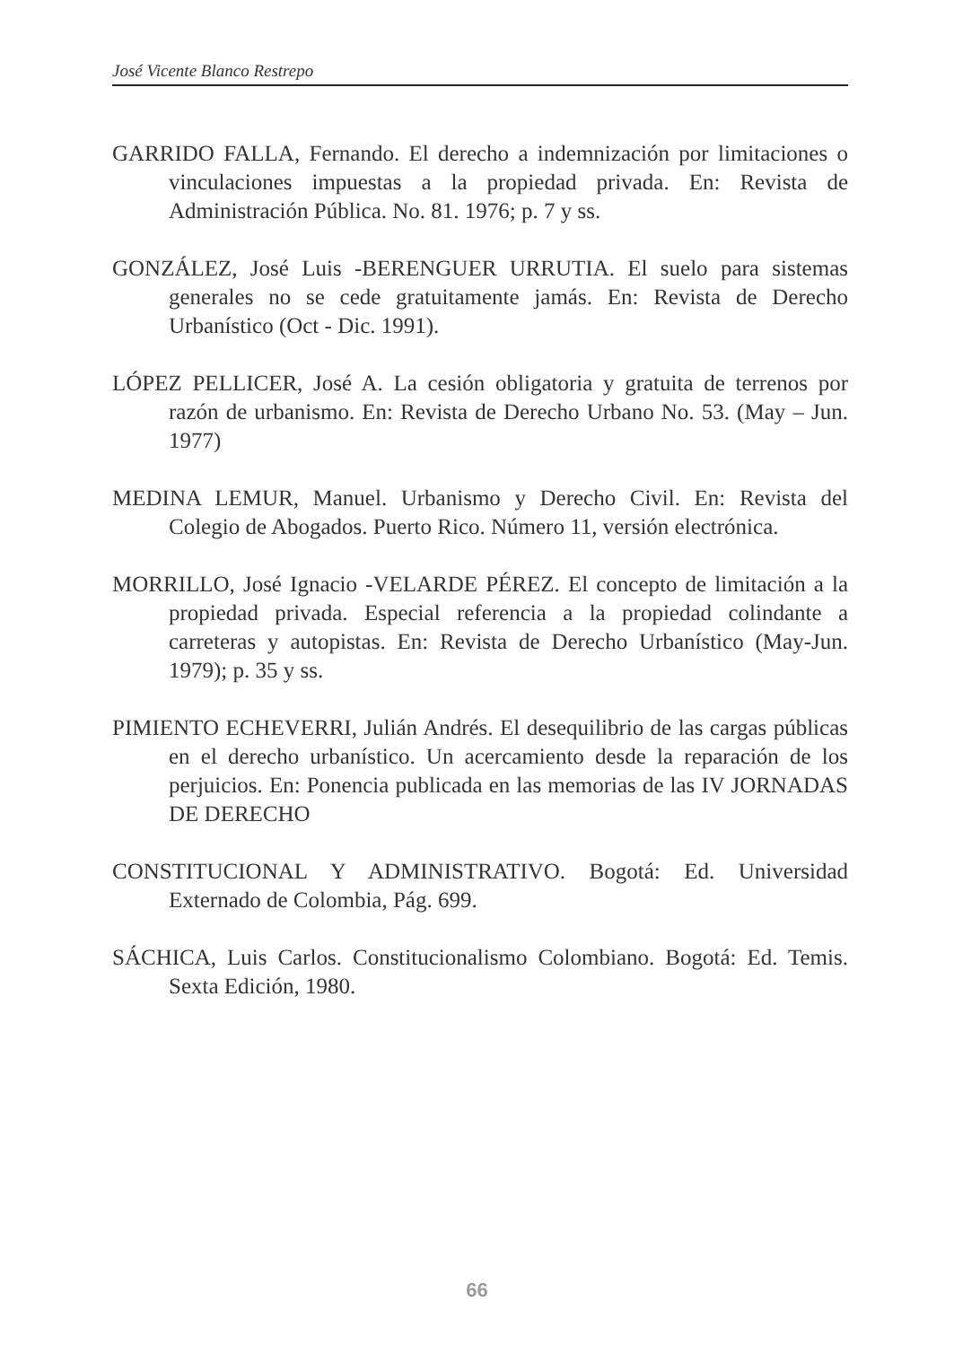José Vicente Blanco Restrepo
GARRIDO FALLA, Fernando. El derecho a indemnización por limitaciones o vinculaciones impuestas a la propiedad privada. En: Revista de Administración Pública. No. 81. 1976; p. 7 y ss.
GONZÁLEZ, José Luis -BERENGUER URRUTIA. El suelo para sistemas generales no se cede gratuitamente jamás. En: Revista de Derecho Urbanístico (Oct - Dic. 1991).
LÓPEZ PELLICER, José A. La cesión obligatoria y gratuita de terrenos por razón de urbanismo. En: Revista de Derecho Urbano No. 53. (May – Jun. 1977)
MEDINA LEMUR, Manuel. Urbanismo y Derecho Civil. En: Revista del Colegio de Abogados. Puerto Rico. Número 11, versión electrónica.
MORRILLO, José Ignacio -VELARDE PÉREZ. El concepto de limitación a la propiedad privada. Especial referencia a la propiedad colindante a carreteras y autopistas. En: Revista de Derecho Urbanístico (May-Jun. 1979); p. 35 y ss.
PIMIENTO ECHEVERRI, Julián Andrés. El desequilibrio de las cargas públicas en el derecho urbanístico. Un acercamiento desde la reparación de los perjuicios. En: Ponencia publicada en las memorias de las IV JORNADAS DE DERECHO
CONSTITUCIONAL Y ADMINISTRATIVO. Bogotá: Ed. Universidad Externado de Colombia, Pág. 699.
SÁCHICA, Luis Carlos. Constitucionalismo Colombiano. Bogotá: Ed. Temis. Sexta Edición, 1980.
66